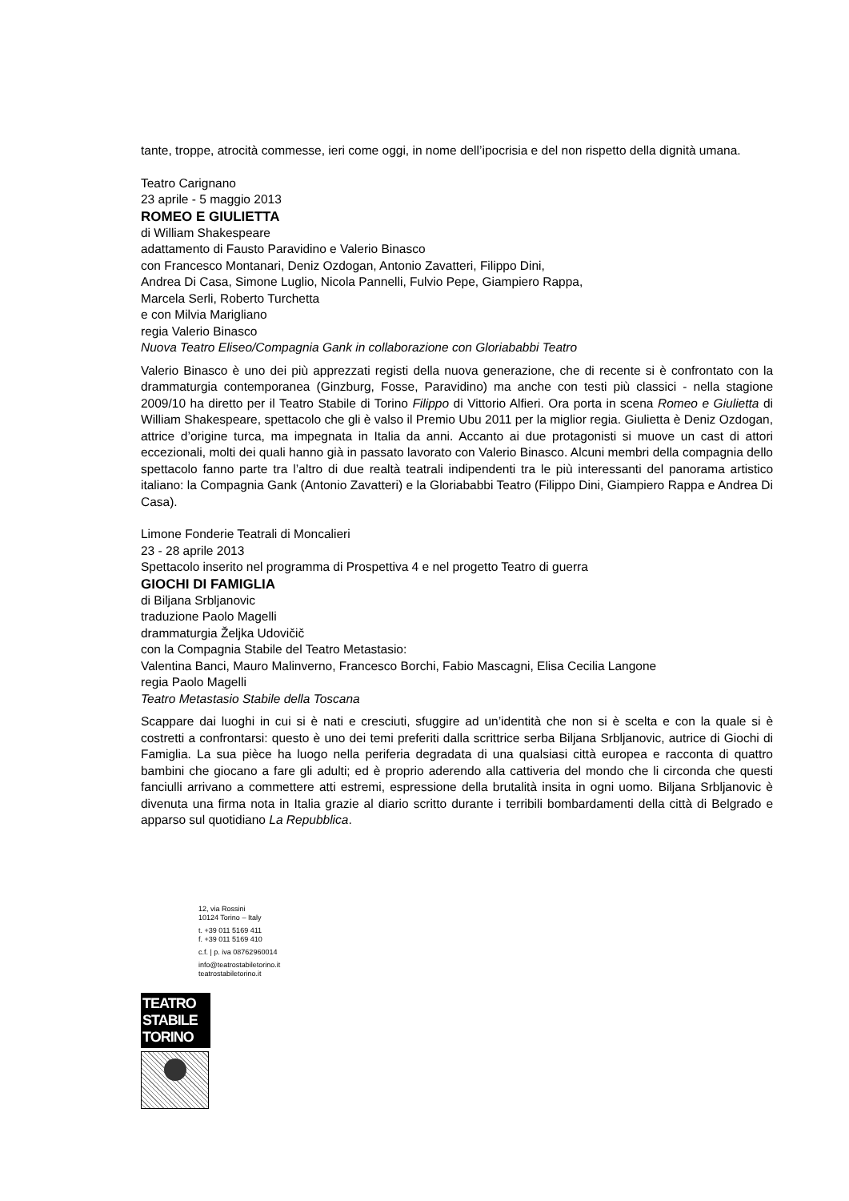tante, troppe, atrocità commesse, ieri come oggi, in nome dell’ipocrisia e del non rispetto della dignità umana.
Teatro Carignano
23 aprile - 5 maggio 2013
ROMEO E GIULIETTA
di William Shakespeare
adattamento di Fausto Paravidino e Valerio Binasco
con Francesco Montanari, Deniz Ozdogan, Antonio Zavatteri, Filippo Dini,
Andrea Di Casa, Simone Luglio, Nicola Pannelli, Fulvio Pepe, Giampiero Rappa,
Marcela Serli, Roberto Turchetta
e con Milvia Marigliano
regia Valerio Binasco
Nuova Teatro Eliseo/Compagnia Gank in collaborazione con Gloriababbi Teatro
Valerio Binasco è uno dei più apprezzati registi della nuova generazione, che di recente si è confrontato con la drammaturgia contemporanea (Ginzburg, Fosse, Paravidino) ma anche con testi più classici - nella stagione 2009/10 ha diretto per il Teatro Stabile di Torino Filippo di Vittorio Alfieri. Ora porta in scena Romeo e Giulietta di William Shakespeare, spettacolo che gli è valso il Premio Ubu 2011 per la miglior regia. Giulietta è Deniz Ozdogan, attrice d’origine turca, ma impegnata in Italia da anni. Accanto ai due protagonisti si muove un cast di attori eccezionali, molti dei quali hanno già in passato lavorato con Valerio Binasco. Alcuni membri della compagnia dello spettacolo fanno parte tra l’altro di due realtà teatrali indipendenti tra le più interessanti del panorama artistico italiano: la Compagnia Gank (Antonio Zavatteri) e la Gloriababbi Teatro (Filippo Dini, Giampiero Rappa e Andrea Di Casa).
Limone Fonderie Teatrali di Moncalieri
23 - 28 aprile 2013
Spettacolo inserito nel programma di Prospettiva 4 e nel progetto Teatro di guerra
GIOCHI DI FAMIGLIA
di Biljana Srbljanovic
traduzione Paolo Magelli
drammaturgia Željka Udovičič
con la Compagnia Stabile del Teatro Metastasio:
Valentina Banci, Mauro Malinverno, Francesco Borchi, Fabio Mascagni, Elisa Cecilia Langone
regia Paolo Magelli
Teatro Metastasio Stabile della Toscana
Scappare dai luoghi in cui si è nati e cresciuti, sfuggire ad un’identità che non si è scelta e con la quale si è costretti a confrontarsi: questo è uno dei temi preferiti dalla scrittrice serba Biljana Srbljanovic, autrice di Giochi di Famiglia. La sua pièce ha luogo nella periferia degradata di una qualsiasi città europea e racconta di quattro bambini che giocano a fare gli adulti; ed è proprio aderendo alla cattiveria del mondo che li circonda che questi fanciulli arrivano a commettere atti estremi, espressione della brutalità insita in ogni uomo. Biljana Srbljanovic è divenuta una firma nota in Italia grazie al diario scritto durante i terribili bombardamenti della città di Belgrado e apparso sul quotidiano La Repubblica.
12, via Rossini
10124 Torino – Italy
t. +39 011 5169 411
f. +39 011 5169 410
c.f. | p. iva 08762960014
info@teatrostabiletorino.it
teatrostabiletorino.it
TEATRO
STABILE
TORINO